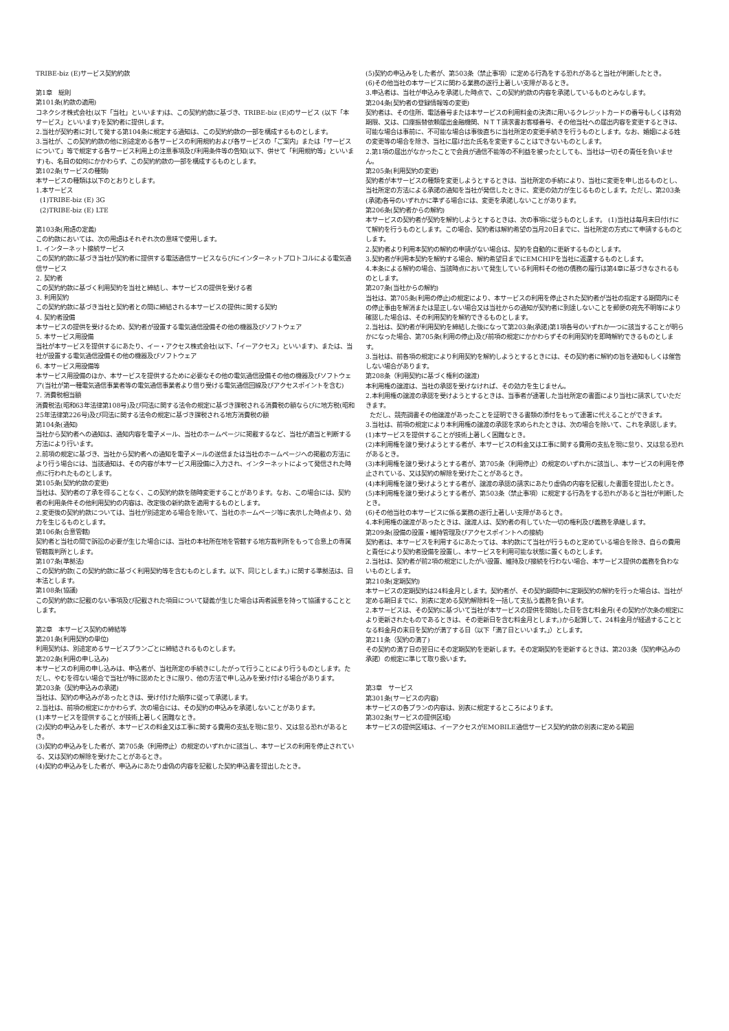TRIBE-biz (E)サービス契約約款
第1章　総則
第101条(約款の適用)
コネクシオ株式会社(以下「当社」といいます)は、この契約約款に基づき、TRIBE-biz (E)のサービス (以下「本サービス」といいます)を契約者に提供します。
2.当社が契約者に対して発する第104条に規定する通知は、この契約約款の一部を構成するものとします。
3.当社が、この契約約款の他に別途定める各サービスの利用規約および各サービスの「ご案内」または「サービスについて」等で規定する各サービス利用上の注意事項及び利用条件等の告知(以下、併せて「利用規約等」といいます)も、名目の如何にかかわらず、この契約約款の一部を構成するものとします。
第102条(サービスの種類)
本サービスの種類は以下のとおりとします。
1.本サービス
(1)TRIBE-biz (E) 3G
(2)TRIBE-biz (E) LTE
第103条(用語の定義)
この約款においては、次の用語はそれぞれ次の意味で使用します。
1. インターネット接続サービス
この契約約款に基づき当社が契約者に提供する電話通信サービスならびにインターネットプロトコルによる電気通信サービス
2. 契約者
この契約約款に基づく利用契約を当社と締結し、本サービスの提供を受ける者
3. 利用契約
この契約約款に基づき当社と契約者との間に締結される本サービスの提供に関する契約
4. 契約者設備
本サービスの提供を受けるため、契約者が設置する電気通信設備その他の機器及びソフトウェア
5. 本サービス用設備
当社が本サービスを提供するにあたり、イー・アクセス株式会社(以下、「イーアクセス」といいます)、または、当社が設置する電気通信設備その他の機器及びソフトウェア
6. 本サービス用設備等
本サービス用設備のほか、本サービスを提供するために必要なその他の電気通信設備その他の機器及びソフトウェア(当社が第一種電気通信事業者等の電気通信事業者より借り受ける電気通信回線及びアクセスポイントを含む)
7. 消費税相当額
消費税法(昭和63年法律第108号)及び同法に関する法令の規定に基づき課税される消費税の額ならびに地方税(昭和25年法律第226号)及び同法に関する法令の規定に基づき課税される地方消費税の額
第104条(通知)
当社から契約者への通知は、通知内容を電子メール、当社のホームページに掲載するなど、当社が適当と判断する方法により行います。
2.前項の規定に基づき、当社から契約者への通知を電子メールの送信または当社のホームページへの掲載の方法により行う場合には、当該通知は、その内容が本サービス用設備に入力され、インターネットによって発信された時点に行われたものとします。
第105条(契約約款の変更)
当社は、契約者の了承を得ることなく、この契約約款を随時変更することがあります。なお、この場合には、契約者の利用条件その他利用契約の内容は、改定後の新約款を適用するものとします。
2.変更後の契約約款については、当社が別途定める場合を除いて、当社のホームページ等に表示した時点より、効力を生じるものとします。
第106条(合意管轄)
契約者と当社の間で訴訟の必要が生じた場合には、当社の本社所在地を管轄する地方裁判所をもって合意上の専属管轄裁判所とします。
第107条(準拠法)
この契約約款(この契約約款に基づく利用契約等を含むものとします。以下、同じとします。) に関する準拠法は、日本法とします。
第108条(協議)
この契約約款に記載のない事項及び記載された項目について疑義が生じた場合は両者誠意を持って協議することとします。
第2章　本サービス契約の締結等
第201条(利用契約の単位)
利用契約は、別途定めるサービスプランごとに締結されるものとします。
第202条(利用の申し込み)
本サービスの利用の申し込みは、申込者が、当社所定の手続きにしたがって行うことにより行うものとします。ただし、やむを得ない場合で当社が特に認めたときに限り、他の方法で申し込みを受け付ける場合があります。
第203条（契約申込みの承諾)
当社は、契約の申込みがあったときは、受け付けた順序に従って承諾します。
2.当社は、前項の規定にかかわらず、次の場合には、その契約の申込みを承諾しないことがあります。
(1)本サービスを提供することが技術上著しく困難なとき。
(2)契約の申込みをした者が、本サービスの料金又は工事に関する費用の支払を現に怠り、又は怠る恐れがあるとき。
(3)契約の申込みをした者が、第705条（利用停止）の規定のいずれかに該当し、本サービスの利用を停止されている、又は契約の解除を受けたことがあるとき。
(4)契約の申込みをした者が、申込みにあたり虚偽の内容を記載した契約申込書を提出したとき。
(5)契約の申込みをした者が、第503条（禁止事項）に定める行為をする恐れがあると当社が判断したとき。
(6)その他当社の本サービスに関わる業務の遂行上著しい支障があるとき。
3.申込者は、当社が申込みを承諾した時点で、この契約約款の内容を承諾しているものとみなします。
第204条(契約者の登録情報等の変更)
契約者は、その住所、電話番号または本サービスの利用料金の決済に用いるクレジットカードの番号もしくは有効期限、又は、口座振替依頼届出金融機関、ＮＴＴ請求書お客様番号、その他当社への届出内容を変更するときは、可能な場合は事前に、不可能な場合は事後直ちに当社所定の変更手続きを行うものとします。なお、婚姻による姓の変更等の場合を除き、当社に届け出た氏名を変更することはできないものとします。
2.第1項の届出がなかったことで会員が通信不能等の不利益を被ったとしても、当社は一切その責任を負いません。
第205条(利用契約の変更)
契約者が本サービスの種類を変更しようとするときは、当社所定の手続により、当社に変更を申し出るものとし、当社所定の方法による承諾の通知を当社が発信したときに、変更の効力が生じるものとします。ただし、第203条(承諾)各号のいずれかに準ずる場合には、変更を承諾しないことがあります。
第206条(契約者からの解約)
本サービスの契約者が契約を解約しようとするときは、次の事項に従うものとします。 (1)当社は毎月末日付けにて解約を行うものとします。この場合、契約者は解約希望の当月20日までに、当社所定の方式にて申請するものとします。
2.契約者より利用本契約の解約の申請がない場合は、契約を自動的に更新するものとします。
3.契約者が利用本契約を解約する場合、解約希望日までにEMCHIPを当社に返還するものとします。
4.本条による解約の場合、当該時点において発生している利用料その他の債務の履行は第4章に基づきなされるものとします。
第207条(当社からの解約)
当社は、第705条(利用の停止)の規定により、本サービスの利用を停止された契約者が当社の指定する期間内にその停止事由を解消または是正しない場合又は当社からの通知が契約者に到達しないことを郵便の宛先不明等により確認した場合は、その利用契約を解約できるものとします。
2.当社は、契約者が利用契約を締結した後になって第203条(承諾)第1項各号のいずれか一つに該当することが明らかになった場合、第705条(利用の停止)及び前項の規定にかかわらずその利用契約を即時解約できるものとします。
3.当社は、前各項の規定により利用契約を解約しようとするときには、その契約者に解約の旨を通知もしくは催告しない場合があります。
第208条（利用契約に基づく権利の譲渡)
本利用権の譲渡は、当社の承認を受けなければ、その効力を生じません。
2.本利用権の譲渡の承認を受けようとするときは、当事者が連署した当社所定の書面により当社に請求していただきます。
ただし、競売調書その他譲渡があったことを証明できる書類の添付をもって連署に代えることができます。
3.当社は、前項の規定により本利用権の譲渡の承認を求められたときは、次の場合を除いて、これを承認します。
(1)本サービスを提供することが技術上著しく困難なとき。
(2)本利用権を譲り受けようとする者が、本サービスの料金又は工事に関する費用の支払を現に怠り、又は怠る恐れがあるとき。
(3)本利用権を譲り受けようとする者が、第705条（利用停止）の規定のいずれかに該当し、本サービスの利用を停止されている、又は契約の解除を受けたことがあるとき。
(4)本利用権を譲り受けようとする者が、譲渡の承認の請求にあたり虚偽の内容を記載した書面を提出したとき。
(5)本利用権を譲り受けようとする者が、第503条（禁止事項）に規定する行為をする恐れがあると当社が判断したとき。
(6)その他当社の本サービスに係る業務の遂行上著しい支障があるとき。
4.本利用権の譲渡があったときは、譲渡人は、契約者の有していた一切の権利及び義務を承継します。
第209条(設備の設置・維持管理及びアクセスポイントへの接続)
契約者は、本サービスを利用するにあたっては、本約款にて当社が行うものと定めている場合を除き、自らの費用と責任により契約者設備を設置し、本サービスを利用可能な状態に置くものとします。
2.当社は、契約者が前2項の規定にしたがい設置、維持及び接続を行わない場合、本サービス提供の義務を負わないものとします。
第210条(定期契約)
本サービスの定期契約は24料金月とします。契約者が、その契約期間中に定期契約の解約を行った場合は、当社が定める期日までに、別表に定める契約解除料を一括して支払う義務を負います。
2.本サービスは、その契約に基づいて当社が本サービスの提供を開始した日を含む料金月(その契約が次条の規定により更新されたものであるときは、その更新日を含む料金月とします。)から起算して、24料金月が経過することとなる料金月の末日を契約が満了する日（以下「満了日といいます。」）とします。
第211条（契約の満了)
その契約の満了日の翌日にその定期契約を更新します。その定期契約を更新するときは、第203条（契約申込みの承諾）の規定に準じて取り扱います。
第3章　サービス
第301条(サービスの内容)
本サービスの各プランの内容は、別表に規定するところによります。
第302条(サービスの提供区域)
本サービスの提供区域は、イーアクセスがEMOBILE通信サービス契約約款の別表に定める範囲